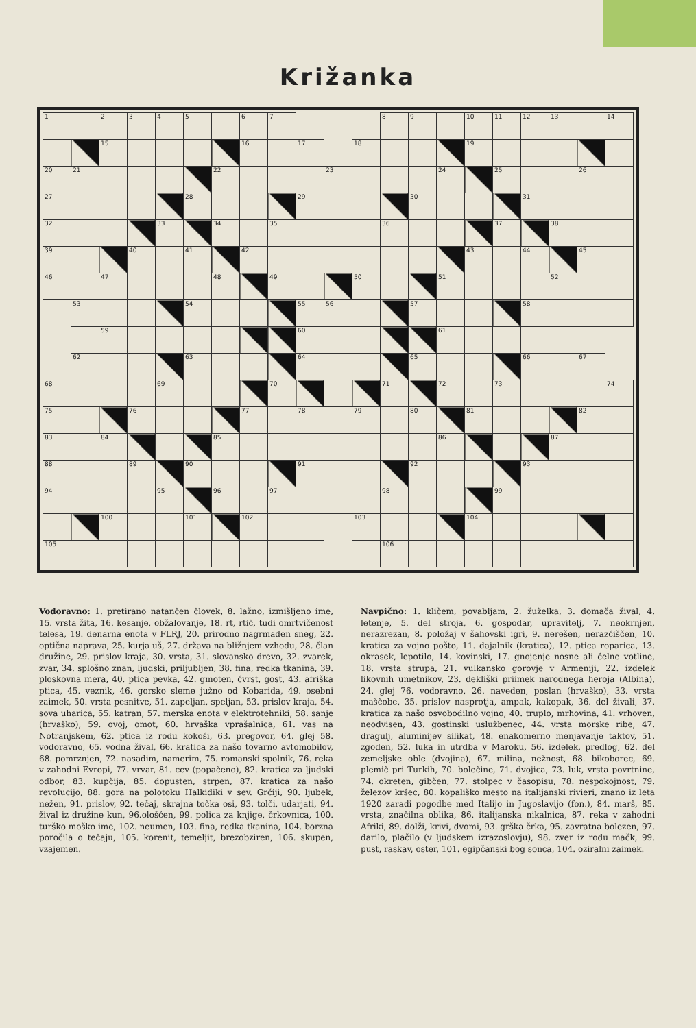Križanka
| 1 | | 2 | 3 | 4 | 5 | | 6 | 7 | | | | 8 | 9 | | 10 | 11 | 12 | 13 | | 14 |
| | | 15 | | | | | 16 | | 17 | | 18 | | | | 19 | | | | | |
| 20 | 21 | | | | | 22 | | | | 23 | | | | 24 | | 25 | | | 26 | |
| 27 | | | | | 28 | | | | 29 | | | | 30 | | | | 31 | | | |
| 32 | | | | 33 | | 34 | | 35 | | | | 36 | | | | 37 | | 38 | | |
| 39 | | | 40 | | 41 | | 42 | | | | | | | | 43 | | 44 | | 45 | |
| 46 | | 47 | | | | 48 | | 49 | | | 50 | | | 51 | | | | 52 | | |
| | 53 | | | | 54 | | | | 55 | 56 | | | 57 | | | | 58 | | | |
| | | 59 | | | | | | | 60 | | | | | 61 | | | | | | |
| | 62 | | | | 63 | | | | 64 | | | | 65 | | | | 66 | | 67 | |
| 68 | | | | 69 | | | | 70 | | | | 71 | | 72 | | 73 | | | | 74 |
| 75 | | | 76 | | | | 77 | | 78 | | 79 | | 80 | | 81 | | | | 82 | |
| 83 | | 84 | | | | 85 | | | | | | | | 86 | | | | 87 | | |
| 88 | | | 89 | | 90 | | | | 91 | | | | 92 | | | | 93 | | | |
| 94 | | | | 95 | | 96 | | 97 | | | | 98 | | | | 99 | | | | |
| | | 100 | | | 101 | | 102 | | | | 103 | | | | 104 | | | | | |
| 105 | | | | | | | | | | | | 106 | | | | | | | | |
Vodoravno: 1. pretirano natančen človek, 8. lažno, izmišljeno ime, 15. vrsta žita, 16. kesanje, obžalovanje, 18. rt, rtič, tudi omrtvičenost telesa, 19. denarna enota v FLRJ, 20. prirodno nagrmaden sneg, 22. optična naprava, 25. kurja uš, 27. država na bližnjem vzhodu, 28. član družine, 29. prislov kraja, 30. vrsta, 31. slovansko drevo, 32. zvarek, zvar, 34. splošno znan, ljudski, priljubljen, 38. fina, redka tkanina, 39. ploskovna mera, 40. ptica pevka, 42. gmoten, čvrst, gost, 43. afriška ptica, 45. veznik, 46. gorsko sleme južno od Kobarida, 49. osebni zaimek, 50. vrsta pesnitve, 51. zapeljan, speljan, 53. prislov kraja, 54. sova uharica, 55. katran, 57. merska enota v elektrotehniki, 58. sanje (hrvaško), 59. ovoj, omot, 60. hrvaška vprašalnica, 61. vas na Notranjskem, 62. ptica iz rodu kokoši, 63. pregovor, 64. glej 58. vodoravno, 65. vodna žival, 66. kratica za našo tovarno avtomobilov, 68. pomrznjen, 72. nasadim, namerim, 75. romanski spolnik, 76. reka v zahodni Evropi, 77. vrvar, 81. cev (popačeno), 82. kratica za ljudski odbor, 83. kupčija, 85. dopusten, strpen, 87. kratica za našo revolucijo, 88. gora na polotoku Halkidiki v sev. Grčiji, 90. ljubek, nežen, 91. prislov, 92. tečaj, skrajna točka osi, 93. tolči, udarjati, 94. žival iz družine kun, 96.ološčen, 99. polica za knjige, črkovnica, 100. turško moško ime, 102. neumen, 103. fina, redka tkanina, 104. borzna poročila o tečaju, 105. korenit, temeljit, brezobziren, 106. skupen, vzajemen.
Navpično: 1. kličem, povabljam, 2. žuželka, 3. domača žival, 4. letenje, 5. del stroja, 6. gospodar, upravitelj, 7. neokrnjen, nerazrezan, 8. položaj v šahovski igri, 9. nerešen, nerazčiščen, 10. kratica za vojno pošto, 11. dajalnik (kratica), 12. ptica roparica, 13. okrasek, lepotilo, 14. kovinski, 17. gnojenje nosne ali čelne votline, 18. vrsta strupa, 21. vulkansko gorovje v Armeniji, 22. izdelek likovnih umetnikov, 23. dekliški priimek narodnega heroja (Albina), 24. glej 76. vodoravno, 26. naveden, poslan (hrvaško), 33. vrsta maščobe, 35. prislov nasprotja, ampak, kakopak, 36. del živali, 37. kratica za našo osvobodilno vojno, 40. truplo, mrhovina, 41. vrhoven, neodvisen, 43. gostinski uslužbenec, 44. vrsta morske ribe, 47. dragulj, aluminijev silikat, 48. enakomerno menjavanje taktov, 51. zgoden, 52. luka in utrdba v Maroku, 56. izdelek, predlog, 62. del zemeljske oble (dvojina), 67. milina, nežnost, 68. bikoborec, 69. plemič pri Turkih, 70. bolečine, 71. dvojica, 73. luk, vrsta povrtnine, 74. okreten, gibčen, 77. stolpec v časopisu, 78. nespokojnost, 79. železov kršec, 80. kopališko mesto na italijanski rivieri, znano iz leta 1920 zaradi pogodbe med Italijo in Jugoslavijo (fon.), 84. marš, 85. vrsta, značilna oblika, 86. italijanska nikalnica, 87. reka v zahodni Afriki, 89. dolži, krivi, dvomi, 93. grška črka, 95. zavratna bolezen, 97. darilo, plačilo (v ljudskem izrazoslovju), 98. zver iz rodu mačk, 99. pust, raskav, oster, 101. egipčanski bog sonca, 104. oziralni zaimek.